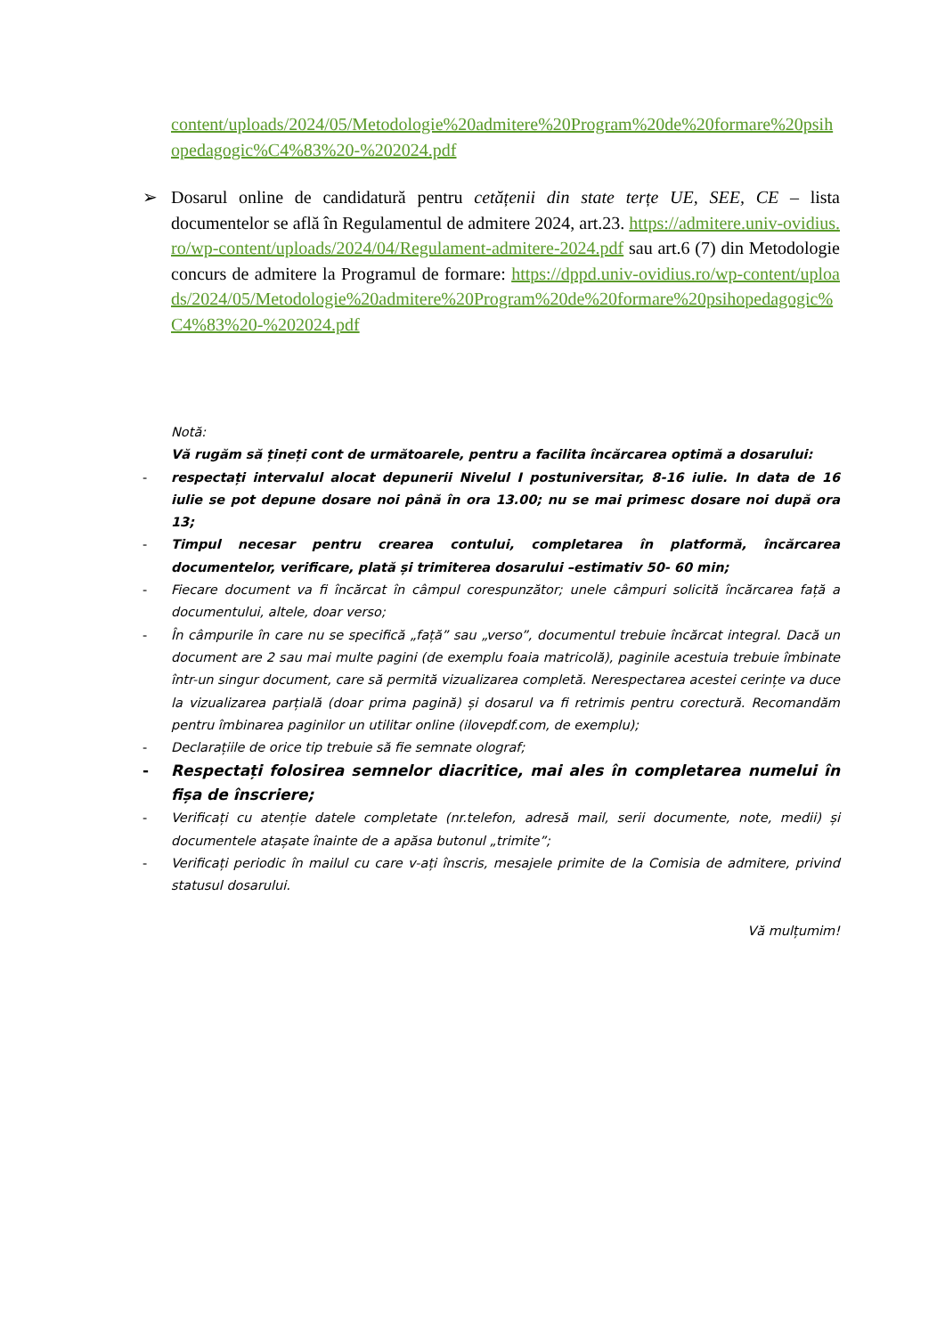content/uploads/2024/05/Metodologie%20admitere%20Program%20de%20formare%20psihopedagogic%C4%83%20-%202024.pdf
➢ Dosarul online de candidatură pentru cetățenii din state terțe UE, SEE, CE – lista documentelor se află în Regulamentul de admitere 2024, art.23. https://admitere.univ-ovidius.ro/wp-content/uploads/2024/04/Regulament-admitere-2024.pdf sau art.6 (7) din Metodologie concurs de admitere la Programul de formare: https://dppd.univ-ovidius.ro/wp-content/uploads/2024/05/Metodologie%20admitere%20Program%20de%20formare%20psihopedagogic%C4%83%20-%202024.pdf
Notă:
Vă rugăm să țineți cont de următoarele, pentru a facilita încărcarea optimă a dosarului:
- respectați intervalul alocat depunerii Nivelul I postuniversitar, 8-16 iulie. In data de 16 iulie se pot depune dosare noi până în ora 13.00; nu se mai primesc dosare noi după ora 13;
- Timpul necesar pentru crearea contului, completarea în platformă, încărcarea documentelor, verificare, plată și trimiterea dosarului –estimativ 50- 60 min;
- Fiecare document va fi încărcat în câmpul corespunzător; unele câmpuri solicită încărcarea față a documentului, altele, doar verso;
- În câmpurile în care nu se specifică „față” sau „verso”, documentul trebuie încărcat integral. Dacă un document are 2 sau mai multe pagini (de exemplu foaia matricolă), paginile acestuia trebuie îmbinate într-un singur document, care să permită vizualizarea completă. Nerespectarea acestei cerințe va duce la vizualizarea parțială (doar prima pagină) și dosarul va fi retrimis pentru corectură. Recomandăm pentru îmbinarea paginilor un utilitar online (ilovepdf.com, de exemplu);
- Declarațiile de orice tip trebuie să fie semnate olograf;
- Respectați folosirea semnelor diacritice, mai ales în completarea numelui în fișa de înscriere;
- Verificați cu atenție datele completate (nr.telefon, adresă mail, serii documente, note, medii) și documentele atașate înainte de a apăsa butonul „trimite”;
- Verificați periodic în mailul cu care v-ați înscris, mesajele primite de la Comisia de admitere, privind statusul dosarului.
Vă mulțumim!